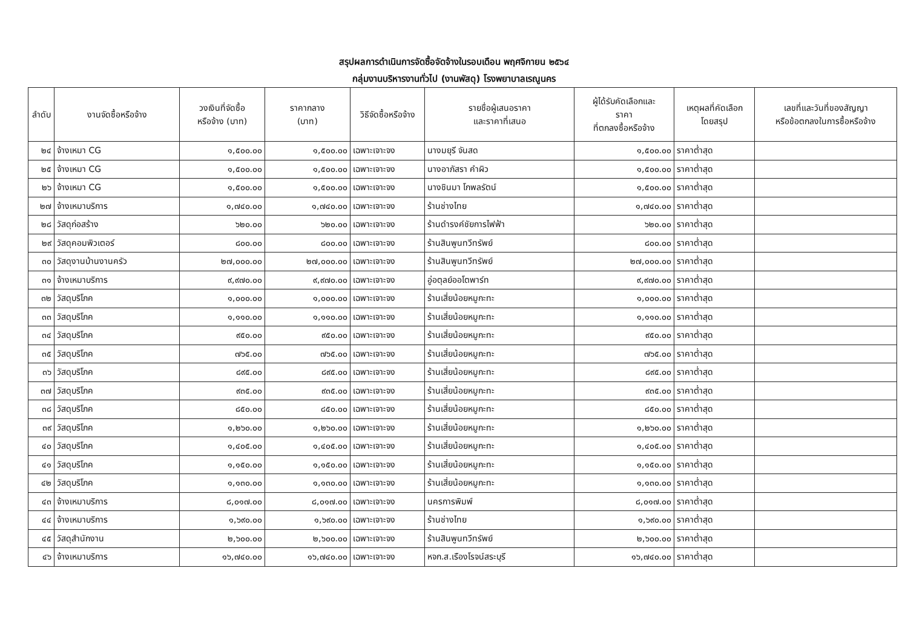สรุปผลการดำเนินการจัดซื้อจัดจ้างในรอบเดือน พฤศจิกายน ๒๕๖๔
กลุ่มงานบริหารงานทั่วไป (งานพัสดุ) โรงพยาบาลเรณูนคร
| ลำดับ | งานจัดซื้อหรือจ้าง | วงเงินที่จัดซื้อ หรือจ้าง (บาท) | ราคากลาง (บาท) | วิธีจัดซื้อหรือจ้าง | รายชื่อผู้เสนอราคา และราคาที่เสนอ | ผู้ได้รับคัดเลือกและ ราคา ที่ตกลงซื้อหรือจ้าง | เหตุผลที่คัดเลือก โดยสรุป | เลขที่และวันที่ของสัญญา หรือข้อตกลงในการซื้อหรือจ้าง |
| --- | --- | --- | --- | --- | --- | --- | --- | --- |
| ๒๔ | จ้างเหมา CG | ๑,๕๐๐.๐๐ | ๑,๕๐๐.๐๐ | เฉพาะเจาะจง | นางมยุรี จันสด | ๑,๕๐๐.๐๐ | ราคาต่ำสุด | |
| ๒๕ | จ้างเหมา CG | ๑,๕๐๐.๐๐ | ๑,๕๐๐.๐๐ | เฉพาะเจาะจง | นางอาภัสรา คำผิว | ๑,๕๐๐.๐๐ | ราคาต่ำสุด | |
| ๒๖ | จ้างเหมา CG | ๑,๕๐๐.๐๐ | ๑,๕๐๐.๐๐ | เฉพาะเจาะจง | นางชินมา โกพลรัตน์ | ๑,๕๐๐.๐๐ | ราคาต่ำสุด | |
| ๒๗ | จ้างเหมาบริการ | ๑,๗๔๐.๐๐ | ๑,๗๔๐.๐๐ | เฉพาะเจาะจง | ร้านช่างไทย | ๑,๗๔๐.๐๐ | ราคาต่ำสุด | |
| ๒๘ | วัสดุก่อสร้าง | ๖๒๐.๐๐ | ๖๒๐.๐๐ | เฉพาะเจาะจง | ร้านดำรงค์ชัยการไฟฟ้า | ๖๒๐.๐๐ | ราคาต่ำสุด | |
| ๒๙ | วัสดุคอมพิวเตอร์ | ๘๐๐.๐๐ | ๘๐๐.๐๐ | เฉพาะเจาะจง | ร้านสินพูนทวีทรัพย์ | ๘๐๐.๐๐ | ราคาต่ำสุด | |
| ๓๐ | วัสดุงานบ้านงานครัว | ๒๗,๐๐๐.๐๐ | ๒๗,๐๐๐.๐๐ | เฉพาะเจาะจง | ร้านสินพูนทวีทรัพย์ | ๒๗,๐๐๐.๐๐ | ราคาต่ำสุด | |
| ๓๑ | จ้างเหมาบริการ | ๙,๙๗๐.๐๐ | ๙,๙๗๐.๐๐ | เฉพาะเจาะจง | อู่อตุลย์ออโตพาร์ท | ๙,๙๗๐.๐๐ | ราคาต่ำสุด | |
| ๓๒ | วัสดุบริโภค | ๑,๐๐๐.๐๐ | ๑,๐๐๐.๐๐ | เฉพาะเจาะจง | ร้านเสี่ยน้อยหมูกะทะ | ๑,๐๐๐.๐๐ | ราคาต่ำสุด | |
| ๓๓ | วัสดุบริโภค | ๑,๑๑๐.๐๐ | ๑,๑๑๐.๐๐ | เฉพาะเจาะจง | ร้านเสี่ยน้อยหมูกะทะ | ๑,๑๑๐.๐๐ | ราคาต่ำสุด | |
| ๓๔ | วัสดุบริโภค | ๙๕๐.๐๐ | ๙๕๐.๐๐ | เฉพาะเจาะจง | ร้านเสี่ยน้อยหมูกะทะ | ๙๕๐.๐๐ | ราคาต่ำสุด | |
| ๓๕ | วัสดุบริโภค | ๗๖๕.๐๐ | ๗๖๕.๐๐ | เฉพาะเจาะจง | ร้านเสี่ยน้อยหมูกะทะ | ๗๖๕.๐๐ | ราคาต่ำสุด | |
| ๓๖ | วัสดุบริโภค | ๘๙๕.๐๐ | ๘๙๕.๐๐ | เฉพาะเจาะจง | ร้านเสี่ยน้อยหมูกะทะ | ๘๙๕.๐๐ | ราคาต่ำสุด | |
| ๓๗ | วัสดุบริโภค | ๙๓๕.๐๐ | ๙๓๕.๐๐ | เฉพาะเจาะจง | ร้านเสี่ยน้อยหมูกะทะ | ๙๓๕.๐๐ | ราคาต่ำสุด | |
| ๓๘ | วัสดุบริโภค | ๘๕๐.๐๐ | ๘๕๐.๐๐ | เฉพาะเจาะจง | ร้านเสี่ยน้อยหมูกะทะ | ๘๕๐.๐๐ | ราคาต่ำสุด | |
| ๓๙ | วัสดุบริโภค | ๑,๒๖๐.๐๐ | ๑,๒๖๐.๐๐ | เฉพาะเจาะจง | ร้านเสี่ยน้อยหมูกะทะ | ๑,๒๖๐.๐๐ | ราคาต่ำสุด | |
| ๔๐ | วัสดุบริโภค | ๑,๔๐๕.๐๐ | ๑,๔๐๕.๐๐ | เฉพาะเจาะจง | ร้านเสี่ยน้อยหมูกะทะ | ๑,๔๐๕.๐๐ | ราคาต่ำสุด | |
| ๔๑ | วัสดุบริโภค | ๑,๑๕๐.๐๐ | ๑,๑๕๐.๐๐ | เฉพาะเจาะจง | ร้านเสี่ยน้อยหมูกะทะ | ๑,๑๕๐.๐๐ | ราคาต่ำสุด | |
| ๔๒ | วัสดุบริโภค | ๑,๑๓๐.๐๐ | ๑,๑๓๐.๐๐ | เฉพาะเจาะจง | ร้านเสี่ยน้อยหมูกะทะ | ๑,๑๓๐.๐๐ | ราคาต่ำสุด | |
| ๔๓ | จ้างเหมาบริการ | ๘,๐๑๗.๐๐ | ๘,๐๑๗.๐๐ | เฉพาะเจาะจง | นครการพิมพ์ | ๘,๐๑๗.๐๐ | ราคาต่ำสุด | |
| ๔๔ | จ้างเหมาบริการ | ๑,๖๙๐.๐๐ | ๑,๖๙๐.๐๐ | เฉพาะเจาะจง | ร้านช่างไทย | ๑,๖๙๐.๐๐ | ราคาต่ำสุด | |
| ๔๕ | วัสดุสำนักงาน | ๒,๖๐๐.๐๐ | ๒,๖๐๐.๐๐ | เฉพาะเจาะจง | ร้านสินพูนทวีทรัพย์ | ๒,๖๐๐.๐๐ | ราคาต่ำสุด | |
| ๔๖ | จ้างเหมาบริการ | ๑๖,๗๔๐.๐๐ | ๑๖,๗๔๐.๐๐ | เฉพาะเจาะจง | หจก.ส.เรืองโรจน์สระบุรี | ๑๖,๗๔๐.๐๐ | ราคาต่ำสุด | |